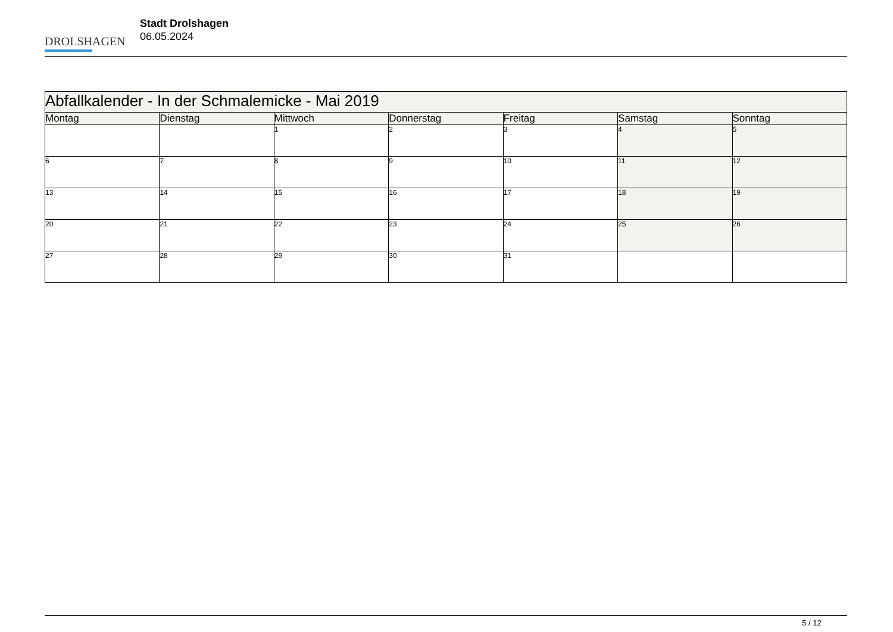DROLSHAGEN
Stadt Drolshagen
06.05.2024
| Abfallkalender - In der Schmalemicke - Mai 2019 | | | | | | |
| --- | --- | --- | --- | --- | --- | --- |
| Montag | Dienstag | Mittwoch | Donnerstag | Freitag | Samstag | Sonntag |
| | | 1 | 2 | 3 | 4 | 5 |
| 6 | 7 | 8 | 9 | 10 | 11 | 12 |
| 13 | 14 | 15 | 16 | 17 | 18 | 19 |
| 20 | 21 | 22 | 23 | 24 | 25 | 26 |
| 27 | 28 | 29 | 30 | 31 | | |
5 / 12